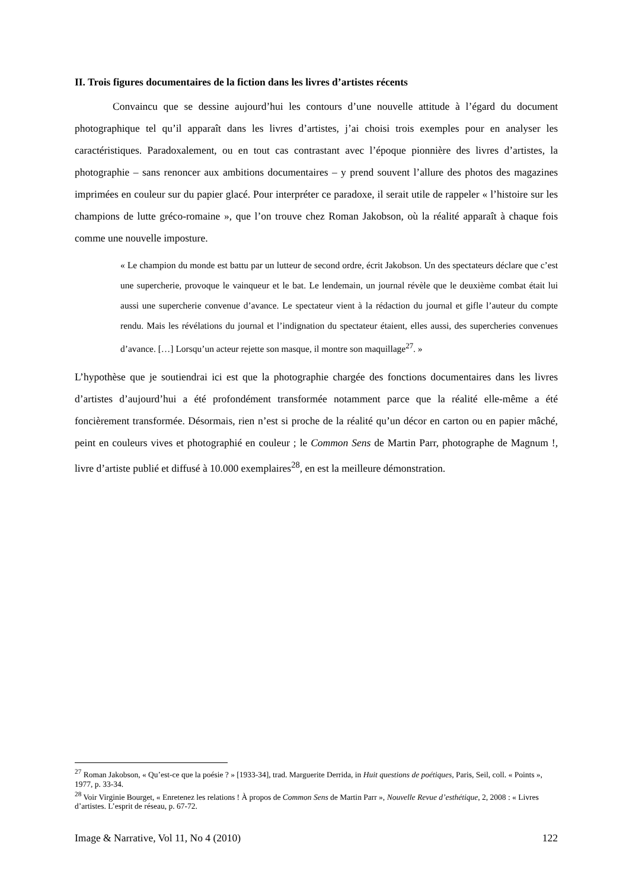II. Trois figures documentaires de la fiction dans les livres d’artistes récents
Convaincu que se dessine aujourd’hui les contours d’une nouvelle attitude à l’égard du document photographique tel qu’il apparaît dans les livres d’artistes, j’ai choisi trois exemples pour en analyser les caractéristiques. Paradoxalement, ou en tout cas contrastant avec l’époque pionnière des livres d’artistes, la photographie – sans renoncer aux ambitions documentaires – y prend souvent l’allure des photos des magazines imprimées en couleur sur du papier glacé. Pour interpréter ce paradoxe, il serait utile de rappeler « l’histoire sur les champions de lutte gréco-romaine », que l’on trouve chez Roman Jakobson, où la réalité apparaît à chaque fois comme une nouvelle imposture.
« Le champion du monde est battu par un lutteur de second ordre, écrit Jakobson. Un des spectateurs déclare que c’est une supercherie, provoque le vainqueur et le bat. Le lendemain, un journal révèle que le deuxième combat était lui aussi une supercherie convenue d’avance. Le spectateur vient à la rédaction du journal et gifle l’auteur du compte rendu. Mais les révélations du journal et l’indignation du spectateur étaient, elles aussi, des supercheries convenues d’avance. […] Lorsqu’un acteur rejette son masque, il montre son maquillage<sup>27</sup>. »
L’hypothèse que je soutiendrai ici est que la photographie chargée des fonctions documentaires dans les livres d’artistes d’aujourd’hui a été profondément transformée notamment parce que la réalité elle-même a été foncièrement transformée. Désormais, rien n’est si proche de la réalité qu’un décor en carton ou en papier mâché, peint en couleurs vives et photographié en couleur ; le Common Sens de Martin Parr, photographe de Magnum !, livre d’artiste publié et diffusé à 10.000 exemplaires<sup>28</sup>, en est la meilleure démonstration.
<sup>27</sup> Roman Jakobson, « Qu’est-ce que la poésie ? » [1933-34], trad. Marguerite Derrida, in Huit questions de poétiques, Paris, Seil, coll. « Points », 1977, p. 33-34.
<sup>28</sup> Voir Virginie Bourget, « Enretenez les relations ! À propos de Common Sens de Martin Parr », Nouvelle Revue d’esthétique, 2, 2008 : « Livres d’artistes. L’esprit de réseau, p. 67-72.
Image & Narrative, Vol 11, No 4 (2010) 122